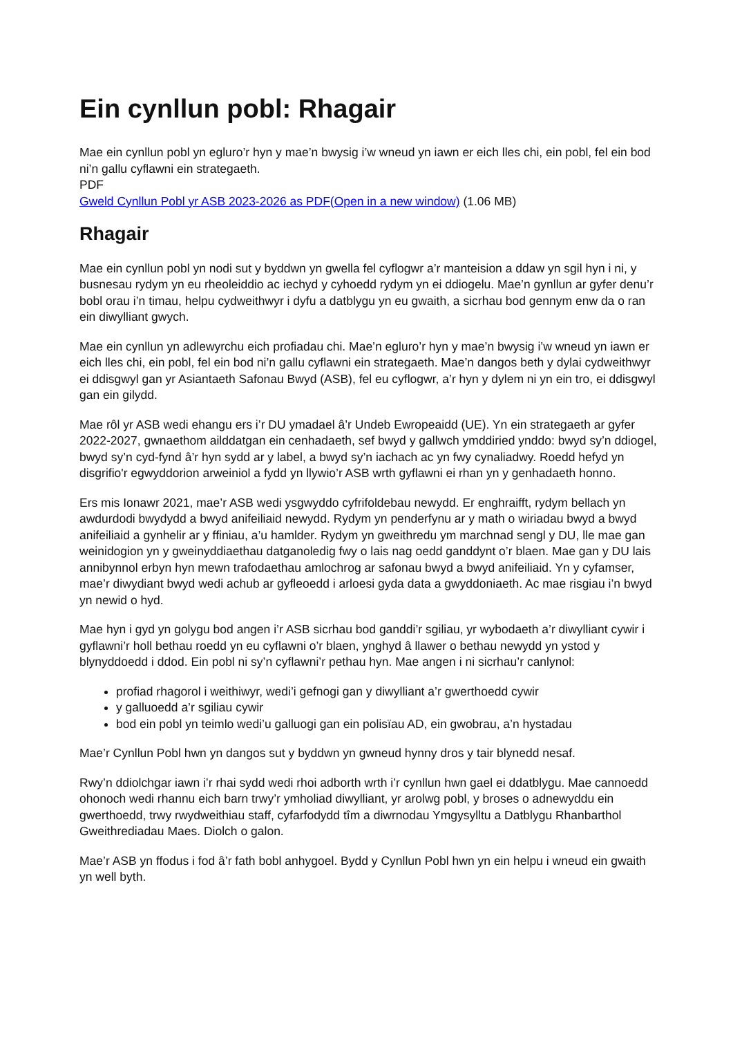Ein cynllun pobl: Rhagair
Mae ein cynllun pobl yn egluro’r hyn y mae’n bwysig i’w wneud yn iawn er eich lles chi, ein pobl, fel ein bod ni’n gallu cyflawni ein strategaeth.
PDF
Gweld Cynllun Pobl yr ASB 2023-2026 as PDF(Open in a new window) (1.06 MB)
Rhagair
Mae ein cynllun pobl yn nodi sut y byddwn yn gwella fel cyflogwr a’r manteision a ddaw yn sgil hyn i ni, y busnesau rydym yn eu rheoleiddio ac iechyd y cyhoedd rydym yn ei ddiogelu. Mae’n gynllun ar gyfer denu’r bobl orau i’n timau, helpu cydweithwyr i dyfu a datblygu yn eu gwaith, a sicrhau bod gennym enw da o ran ein diwylliant gwych.
Mae ein cynllun yn adlewyrchu eich profiadau chi. Mae’n egluro’r hyn y mae’n bwysig i’w wneud yn iawn er eich lles chi, ein pobl, fel ein bod ni’n gallu cyflawni ein strategaeth. Mae’n dangos beth y dylai cydweithwyr ei ddisgwyl gan yr Asiantaeth Safonau Bwyd (ASB), fel eu cyflogwr, a’r hyn y dylem ni yn ein tro, ei ddisgwyl gan ein gilydd.
Mae rôl yr ASB wedi ehangu ers i’r DU ymadael â’r Undeb Ewropeaidd (UE). Yn ein strategaeth ar gyfer 2022-2027, gwnaethom ailddatgan ein cenhadaeth, sef bwyd y gallwch ymddiried ynddo: bwyd sy’n ddiogel, bwyd sy’n cyd-fynd â’r hyn sydd ar y label, a bwyd sy’n iachach ac yn fwy cynaliadwy. Roedd hefyd yn disgrifio'r egwyddorion arweiniol a fydd yn llywio’r ASB wrth gyflawni ei rhan yn y genhadaeth honno.
Ers mis Ionawr 2021, mae’r ASB wedi ysgwyddo cyfrifoldebau newydd. Er enghraifft, rydym bellach yn awdurdodi bwydydd a bwyd anifeiliaid newydd. Rydym yn penderfynu ar y math o wiriadau bwyd a bwyd anifeiliaid a gynhelir ar y ffiniau, a’u hamlder. Rydym yn gweithredu ym marchnad sengl y DU, lle mae gan weinidogion yn y gweinyddiaethau datganoledig fwy o lais nag oedd ganddynt o’r blaen. Mae gan y DU lais annibynnol erbyn hyn mewn trafodaethau amlochrog ar safonau bwyd a bwyd anifeiliaid. Yn y cyfamser, mae’r diwydiant bwyd wedi achub ar gyfleoedd i arloesi gyda data a gwyddoniaeth. Ac mae risgiau i’n bwyd yn newid o hyd.
Mae hyn i gyd yn golygu bod angen i’r ASB sicrhau bod ganddi’r sgiliau, yr wybodaeth a’r diwylliant cywir i gyflawni’r holl bethau roedd yn eu cyflawni o’r blaen, ynghyd â llawer o bethau newydd yn ystod y blynyddoedd i ddod. Ein pobl ni sy’n cyflawni’r pethau hyn. Mae angen i ni sicrhau’r canlynol:
profiad rhagorol i weithiwyr, wedi’i gefnogi gan y diwylliant a’r gwerthoedd cywir
y galluoedd a’r sgiliau cywir
bod ein pobl yn teimlo wedi’u galluogi gan ein polisïau AD, ein gwobrau, a’n hystadau
Mae’r Cynllun Pobl hwn yn dangos sut y byddwn yn gwneud hynny dros y tair blynedd nesaf.
Rwy’n ddiolchgar iawn i’r rhai sydd wedi rhoi adborth wrth i’r cynllun hwn gael ei ddatblygu. Mae cannoedd ohonoch wedi rhannu eich barn trwy’r ymholiad diwylliant, yr arolwg pobl, y broses o adnewyddu ein gwerthoedd, trwy rwydweithiau staff, cyfarfodydd tîm a diwrnodau Ymgysylltu a Datblygu Rhanbarthol Gweithrediadau Maes. Diolch o galon.
Mae’r ASB yn ffodus i fod â’r fath bobl anhygoel. Bydd y Cynllun Pobl hwn yn ein helpu i wneud ein gwaith yn well byth.